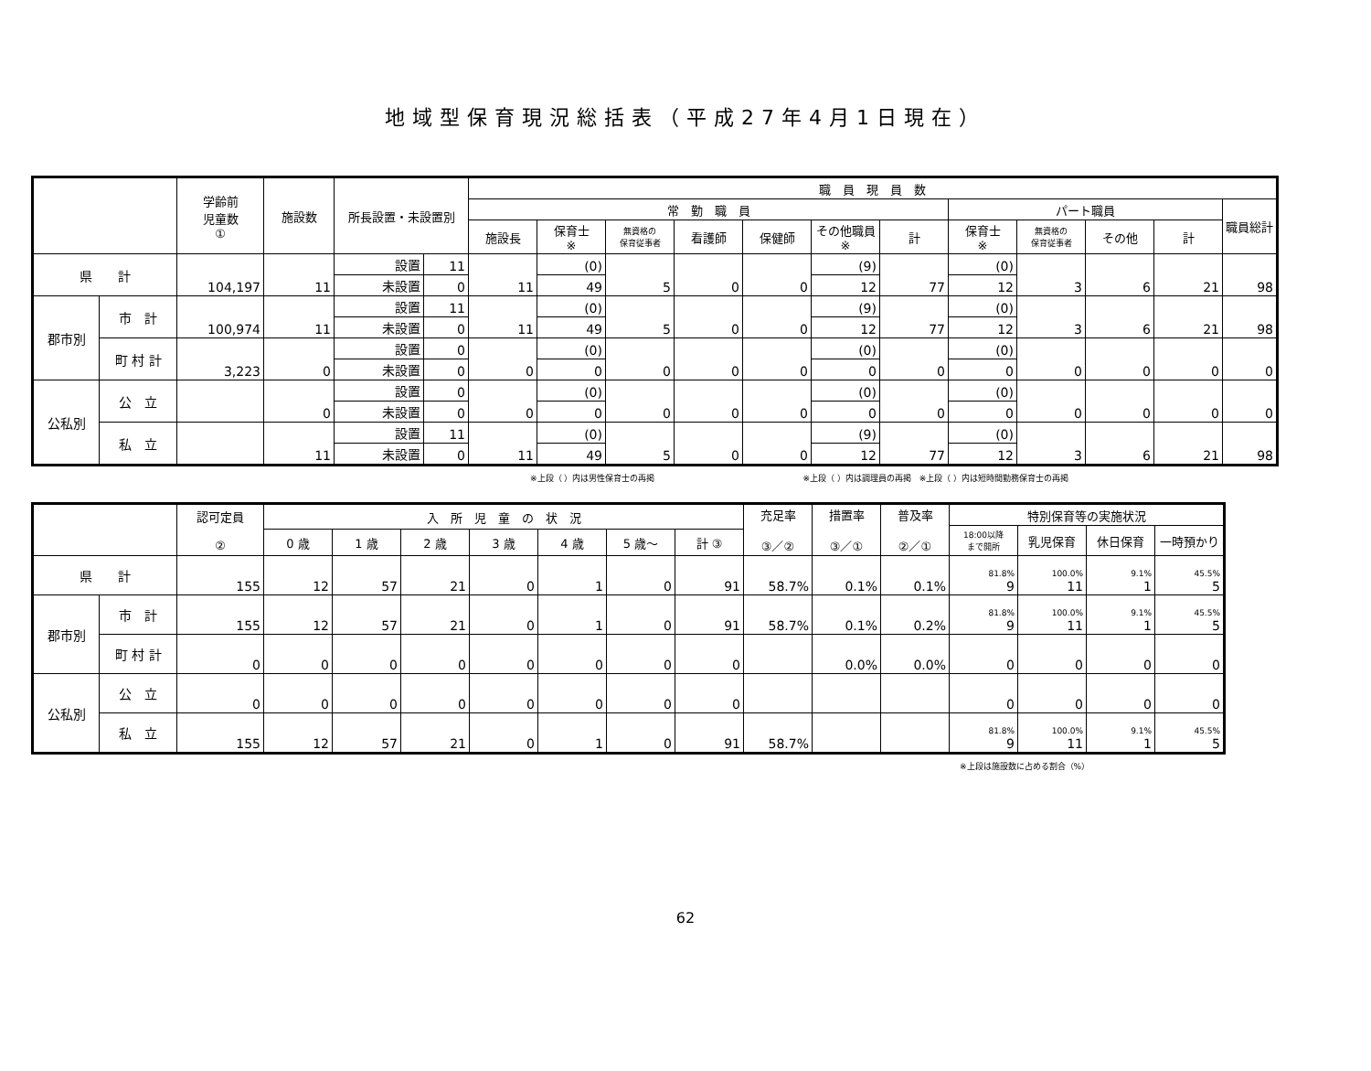地域型保育現況総括表（平成27年4月1日現在）
| | | 学齢前 児童数 ① | 施設数 | 所長設置・未設置別 | | 職 員 現 員 数 | | | | | | | | | | | |
| --- | --- | --- | --- | --- | --- | --- | --- | --- | --- | --- | --- | --- | --- | --- | --- | --- | --- |
| | | | | | | 常 勤 職 員 | | | | | | | パート職員 | | | | 職員総計 |
| | | | | | | 施設長 | 保育士 ※ | 無資格の 保育従事者 | 看護師 | 保健師 | その他職員 ※ | 計 | 保育士 ※ | 無資格の 保育従事者 | その他 | 計 | |
| 県 計 | | 104,197 | 11 | 設置 | 11 | 11 | (0) | 5 | 0 | 0 | (9) | 77 | (0) | 3 | 6 | 21 | 98 |
| | | | | 未設置 | 0 | | 49 | | | | 12 | | 12 | | | | |
| 郡市別 | 市 計 | 100,974 | 11 | 設置 | 11 | 11 | (0) | 5 | 0 | 0 | (9) | 77 | (0) | 3 | 6 | 21 | 98 |
| | | | | 未設置 | 0 | | 49 | | | | 12 | | 12 | | | | |
| | 町 村 計 | 3,223 | 0 | 設置 | 0 | 0 | (0) | 0 | 0 | 0 | (0) | 0 | (0) | 0 | 0 | 0 | 0 |
| | | | | 未設置 | 0 | | 0 | | | | 0 | | 0 | | | | |
| 公私別 | 公 立 | | 0 | 設置 | 0 | 0 | (0) | 0 | 0 | 0 | (0) | 0 | (0) | 0 | 0 | 0 | 0 |
| | | | | 未設置 | 0 | | 0 | | | | 0 | | 0 | | | | |
| | 私 立 | | 11 | 設置 | 11 | 11 | (0) | 5 | 0 | 0 | (9) | 77 | (0) | 3 | 6 | 21 | 98 |
| | | | | 未設置 | 0 | | 49 | | | | 12 | | 12 | | | | |
※上段（ ）内は男性保育士の再掲　　　　　　　　　　　　　　　　　　※上段（ ）内は調理員の再掲　※上段（ ）内は短時間勤務保育士の再掲
| | | 認可定員 ② | 入 所 児 童 の 状 況 | | | | | | | 充足率 ③／② | 措置率 ③／① | 普及率 ②／① | 特別保育等の実施状況 | | | |
| --- | --- | --- | --- | --- | --- | --- | --- | --- | --- | --- | --- | --- | --- | --- | --- | --- |
| | | | | | | | | | | | | | 18:00以降 まで開所 | 乳児保育 | 休日保育 | 一時預かり |
| | | | 0 歳 | 1 歳 | 2 歳 | 3 歳 | 4 歳 | 5 歳～ | 計 ③ | | | | | | | |
| 県 計 | | 155 | 12 | 57 | 21 | 0 | 1 | 0 | 91 | 58.7% | 0.1% | 0.1% | 81.8% 9 | 100.0% 11 | 9.1% 1 | 45.5% 5 |
| 郡市別 | 市 計 | 155 | 12 | 57 | 21 | 0 | 1 | 0 | 91 | 58.7% | 0.1% | 0.2% | 81.8% 9 | 100.0% 11 | 9.1% 1 | 45.5% 5 |
| | 町 村 計 | 0 | 0 | 0 | 0 | 0 | 0 | 0 | 0 | | 0.0% | 0.0% | 0 | 0 | 0 | 0 |
| 公私別 | 公 立 | 0 | 0 | 0 | 0 | 0 | 0 | 0 | 0 | | | | 0 | 0 | 0 | 0 |
| | 私 立 | 155 | 12 | 57 | 21 | 0 | 1 | 0 | 91 | 58.7% | | | 81.8% 9 | 100.0% 11 | 9.1% 1 | 45.5% 5 |
※上段は施設数に占める割合（%）
62